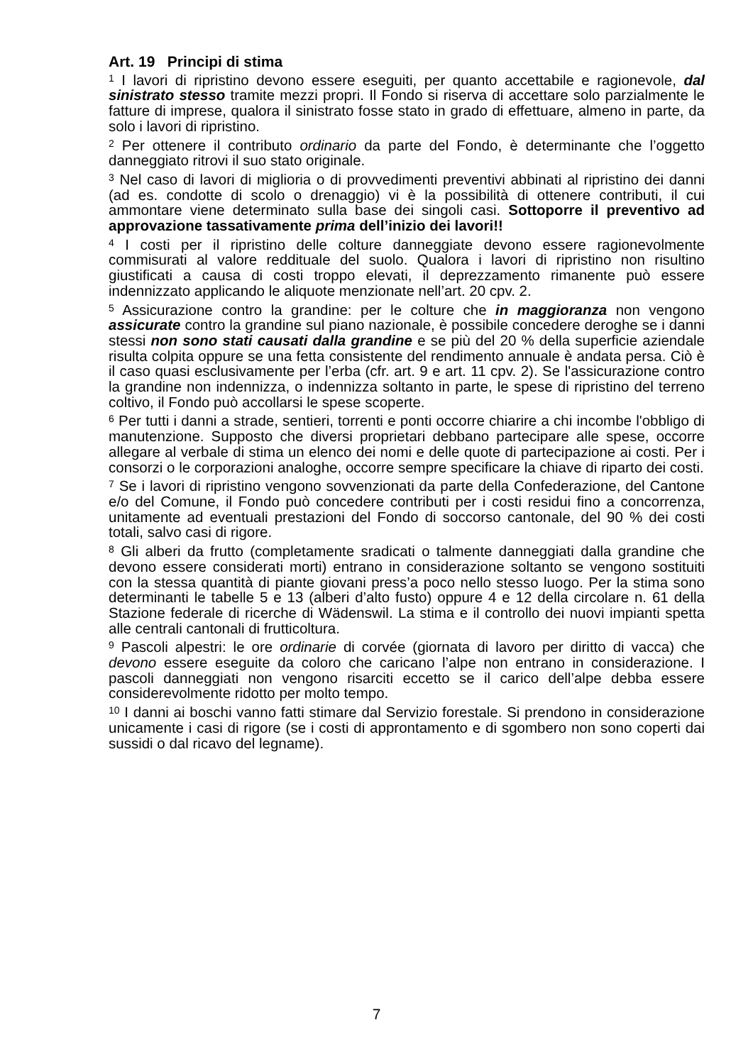Art. 19 Principi di stima
<sup>1</sup> I lavori di ripristino devono essere eseguiti, per quanto accettabile e ragionevole, dal sinistrato stesso tramite mezzi propri. Il Fondo si riserva di accettare solo parzialmente le fatture di imprese, qualora il sinistrato fosse stato in grado di effettuare, almeno in parte, da solo i lavori di ripristino.
<sup>2</sup> Per ottenere il contributo ordinario da parte del Fondo, è determinante che l’oggetto danneggiato ritrovi il suo stato originale.
<sup>3</sup> Nel caso di lavori di miglioria o di provvedimenti preventivi abbinati al ripristino dei danni (ad es. condotte di scolo o drenaggio) vi è la possibilità di ottenere contributi, il cui ammontare viene determinato sulla base dei singoli casi. Sottoporre il preventivo ad approvazione tassativamente prima dell’inizio dei lavori!!
<sup>4</sup> I costi per il ripristino delle colture danneggiate devono essere ragionevolmente commisurati al valore reddituale del suolo. Qualora i lavori di ripristino non risultino giustificati a causa di costi troppo elevati, il deprezzamento rimanente può essere indennizzato applicando le aliquote menzionate nell’art. 20 cpv. 2.
<sup>5</sup> Assicurazione contro la grandine: per le colture che in maggioranza non vengono assicurate contro la grandine sul piano nazionale, è possibile concedere deroghe se i danni stessi non sono stati causati dalla grandine e se più del 20 % della superficie aziendale risulta colpita oppure se una fetta consistente del rendimento annuale è andata persa. Ciò è il caso quasi esclusivamente per l’erba (cfr. art. 9 e art. 11 cpv. 2). Se l'assicurazione contro la grandine non indennizza, o indennizza soltanto in parte, le spese di ripristino del terreno coltivo, il Fondo può accollarsi le spese scoperte.
<sup>6</sup> Per tutti i danni a strade, sentieri, torrenti e ponti occorre chiarire a chi incombe l'obbligo di manutenzione. Supposto che diversi proprietari debbano partecipare alle spese, occorre allegare al verbale di stima un elenco dei nomi e delle quote di partecipazione ai costi. Per i consorzi o le corporazioni analoghe, occorre sempre specificare la chiave di riparto dei costi.
<sup>7</sup> Se i lavori di ripristino vengono sovvenzionati da parte della Confederazione, del Cantone e/o del Comune, il Fondo può concedere contributi per i costi residui fino a concorrenza, unitamente ad eventuali prestazioni del Fondo di soccorso cantonale, del 90 % dei costi totali, salvo casi di rigore.
<sup>8</sup> Gli alberi da frutto (completamente sradicati o talmente danneggiati dalla grandine che devono essere considerati morti) entrano in considerazione soltanto se vengono sostituiti con la stessa quantità di piante giovani press’a poco nello stesso luogo. Per la stima sono determinanti le tabelle 5 e 13 (alberi d’alto fusto) oppure 4 e 12 della circolare n. 61 della Stazione federale di ricerche di Wädenswil. La stima e il controllo dei nuovi impianti spetta alle centrali cantonali di frutticoltura.
<sup>9</sup> Pascoli alpestri: le ore ordinarie di corvée (giornata di lavoro per diritto di vacca) che devono essere eseguite da coloro che caricano l’alpe non entrano in considerazione. I pascoli danneggiati non vengono risarciti eccetto se il carico dell’alpe debba essere considerevolmente ridotto per molto tempo.
<sup>10</sup> I danni ai boschi vanno fatti stimare dal Servizio forestale. Si prendono in considerazione unicamente i casi di rigore (se i costi di approntamento e di sgombero non sono coperti dai sussidi o dal ricavo del legname).
7